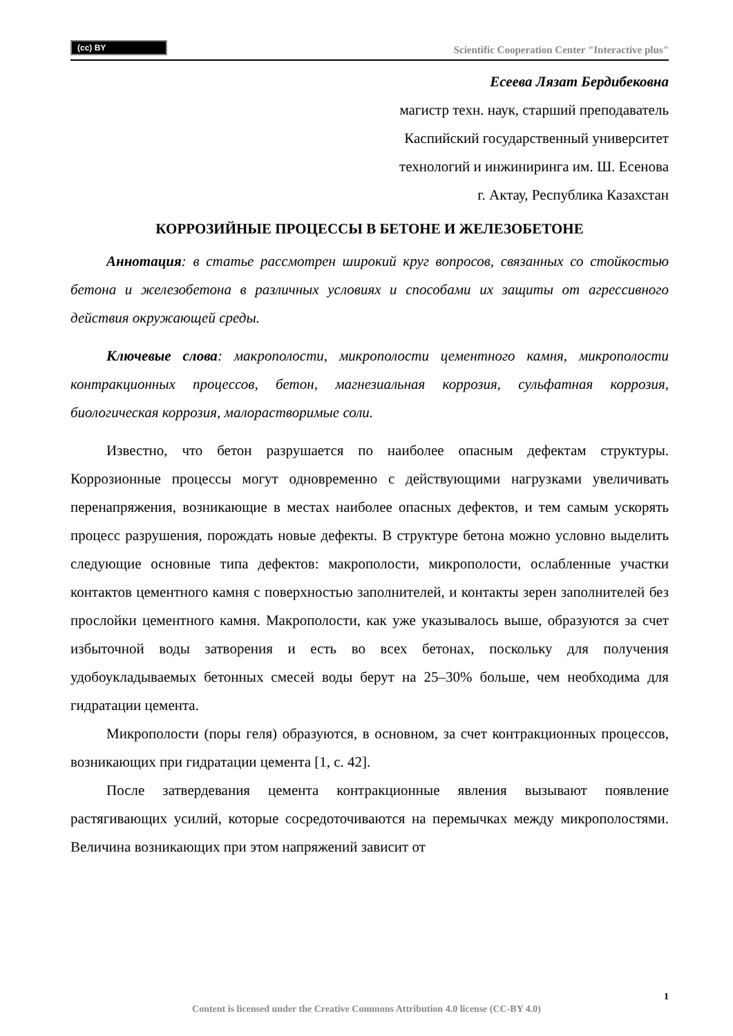(cc) BY
Scientific Cooperation Center "Interactive plus"
Есеева Лязат Бердибековна
магистр техн. наук, старший преподаватель
Каспийский государственный университет
технологий и инжиниринга им. Ш. Есенова
г. Актау, Республика Казахстан
КОРРОЗИЙНЫЕ ПРОЦЕССЫ В БЕТОНЕ И ЖЕЛЕЗОБЕТОНЕ
Аннотация: в статье рассмотрен широкий круг вопросов, связанных со стойкостью бетона и железобетона в различных условиях и способами их защиты от агрессивного действия окружающей среды.
Ключевые слова: макрополости, микрополости цементного камня, микрополости контракционных процессов, бетон, магнезиальная коррозия, сульфатная коррозия, биологическая коррозия, малорастворимые соли.
Известно, что бетон разрушается по наиболее опасным дефектам структуры. Коррозионные процессы могут одновременно с действующими нагрузками увеличивать перенапряжения, возникающие в местах наиболее опасных дефектов, и тем самым ускорять процесс разрушения, порождать новые дефекты. В структуре бетона можно условно выделить следующие основные типа дефектов: макрополости, микрополости, ослабленные участки контактов цементного камня с поверхностью заполнителей, и контакты зерен заполнителей без прослойки цементного камня. Макрополости, как уже указывалось выше, образуются за счет избыточной воды затворения и есть во всех бетонах, поскольку для получения удобоукладываемых бетонных смесей воды берут на 25–30% больше, чем необходима для гидратации цемента.
Микрополости (поры геля) образуются, в основном, за счет контракционных процессов, возникающих при гидратации цемента [1, с. 42].
После затвердевания цемента контракционные явления вызывают появление растягивающих усилий, которые сосредоточиваются на перемычках между микрополостями. Величина возникающих при этом напряжений зависит от
1
Content is licensed under the Creative Commons Attribution 4.0 license (CC-BY 4.0)